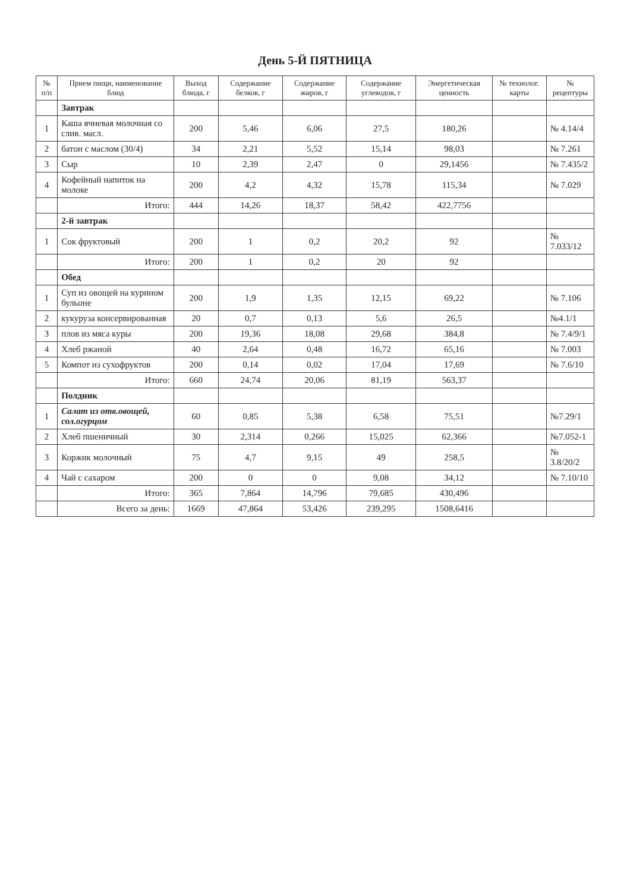День 5-Й ПЯТНИЦА
| № п/п | Прием пищи, наименование блюд | Выход блюда, г | Содержание белков, г | Содержание жиров, г | Содержание углеводов, г | Энергетическая ценность | № технолог. карты | № рецептуры |
| --- | --- | --- | --- | --- | --- | --- | --- | --- |
| | Завтрак | | | | | | | |
| 1 | Каша ячневая молочная со слив. масл. | 200 | 5,46 | 6,06 | 27,5 | 180,26 | | № 4.14/4 |
| 2 | батон с маслом (30/4) | 34 | 2,21 | 5,52 | 15,14 | 98,03 | | № 7.261 |
| 3 | Сыр | 10 | 2,39 | 2,47 | 0 | 29,1456 | | № 7.435/2 |
| 4 | Кофейный напиток на молоке | 200 | 4,2 | 4,32 | 15,78 | 115,34 | | № 7.029 |
| | Итого: | 444 | 14,26 | 18,37 | 58,42 | 422,7756 | | |
| | 2-й завтрак | | | | | | | |
| 1 | Сок фруктовый | 200 | 1 | 0,2 | 20,2 | 92 | | № 7.033/12 |
| | Итого: | 200 | 1 | 0,2 | 20 | 92 | | |
| | Обед | | | | | | | |
| 1 | Суп из овощей на курином бульоне | 200 | 1,9 | 1,35 | 12,15 | 69,22 | | № 7.106 |
| 2 | кукуруза консервированная | 20 | 0,7 | 0,13 | 5,6 | 26,5 | | №4.1/1 |
| 3 | плов из мяса куры | 200 | 19,36 | 18,08 | 29,68 | 384,8 | | № 7.4/9/1 |
| 4 | Хлеб ржаной | 40 | 2,64 | 0,48 | 16,72 | 65,16 | | № 7.003 |
| 5 | Компот из сухофруктов | 200 | 0,14 | 0,02 | 17,04 | 17,69 | | № 7.6/10 |
| | Итого: | 660 | 24,74 | 20,06 | 81,19 | 563,37 | | |
| | Полдник | | | | | | | |
| 1 | Салат из отв.овощей, сол.огурцом | 60 | 0,85 | 5,38 | 6,58 | 75,51 | | №7.29/1 |
| 2 | Хлеб пшеничный | 30 | 2,314 | 0,266 | 15,025 | 62,366 | | №7.052-1 |
| 3 | Коржик молочный | 75 | 4,7 | 9,15 | 49 | 258,5 | | № 3.8/20/2 |
| 4 | Чай с сахаром | 200 | 0 | 0 | 9,08 | 34,12 | | № 7.10/10 |
| | Итого: | 365 | 7,864 | 14,796 | 79,685 | 430,496 | | |
| | Всего за день: | 1669 | 47,864 | 53,426 | 239,295 | 1508,6416 | | |